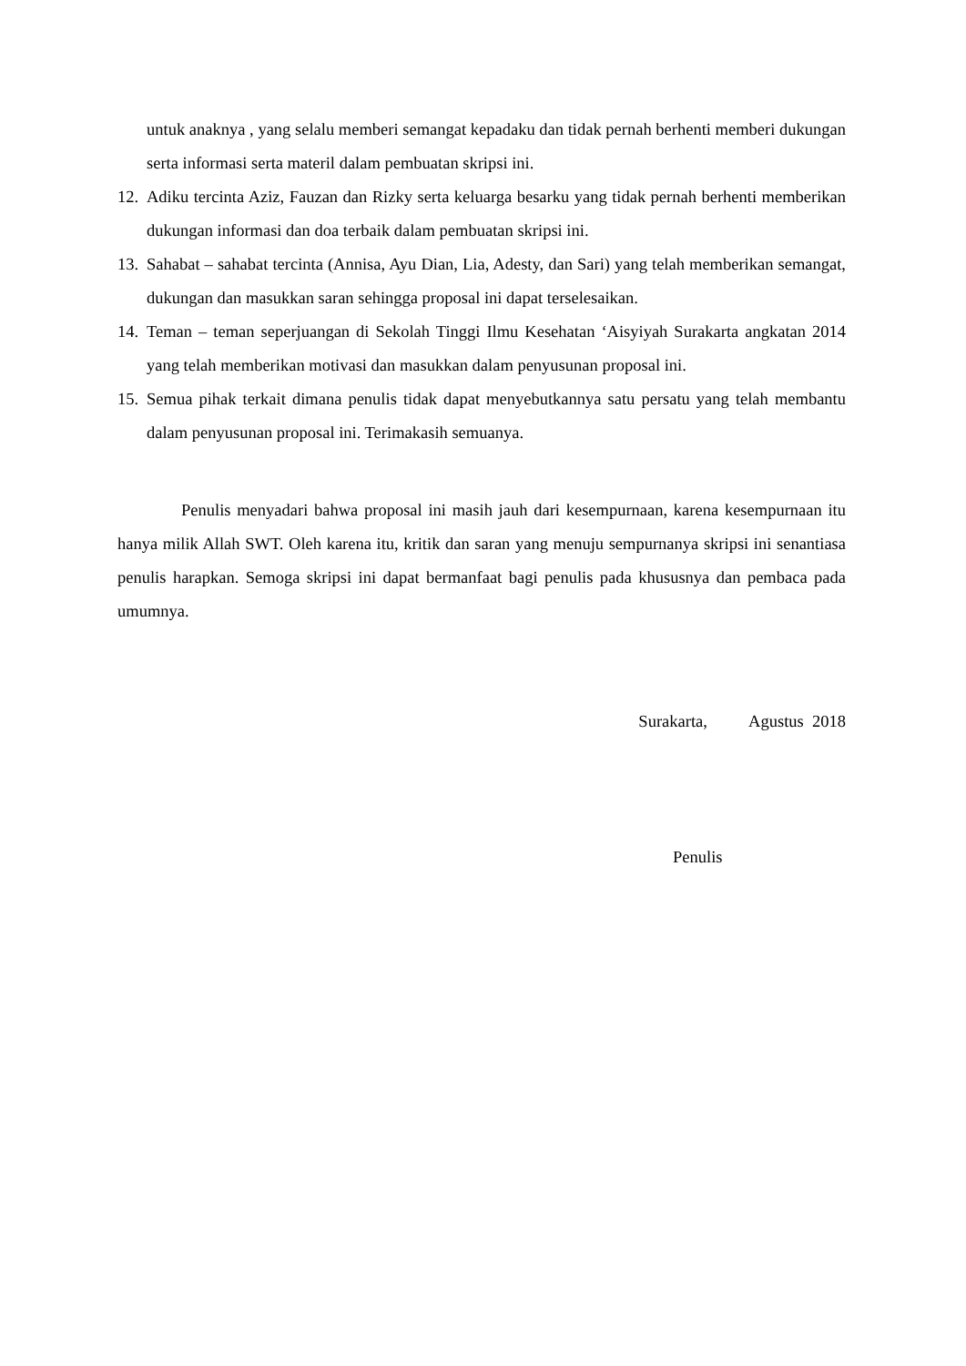untuk anaknya , yang selalu memberi semangat kepadaku dan tidak pernah berhenti memberi dukungan serta informasi serta materil dalam pembuatan skripsi ini.
12. Adiku tercinta Aziz, Fauzan dan Rizky serta keluarga besarku yang tidak pernah berhenti memberikan dukungan informasi dan doa terbaik dalam pembuatan skripsi ini.
13. Sahabat – sahabat tercinta (Annisa, Ayu Dian, Lia, Adesty, dan Sari) yang telah memberikan semangat, dukungan dan masukkan saran sehingga proposal ini dapat terselesaikan.
14. Teman – teman seperjuangan di Sekolah Tinggi Ilmu Kesehatan ‘Aisyiyah Surakarta angkatan 2014 yang telah memberikan motivasi dan masukkan dalam penyusunan proposal ini.
15. Semua pihak terkait dimana penulis tidak dapat menyebutkannya satu persatu yang telah membantu dalam penyusunan proposal ini. Terimakasih semuanya.
Penulis menyadari bahwa proposal ini masih jauh dari kesempurnaan, karena kesempurnaan itu hanya milik Allah SWT. Oleh karena itu, kritik dan saran yang menuju sempurnanya skripsi ini senantiasa penulis harapkan. Semoga skripsi ini dapat bermanfaat bagi penulis pada khususnya dan pembaca pada umumnya.
Surakarta, Agustus 2018
Penulis